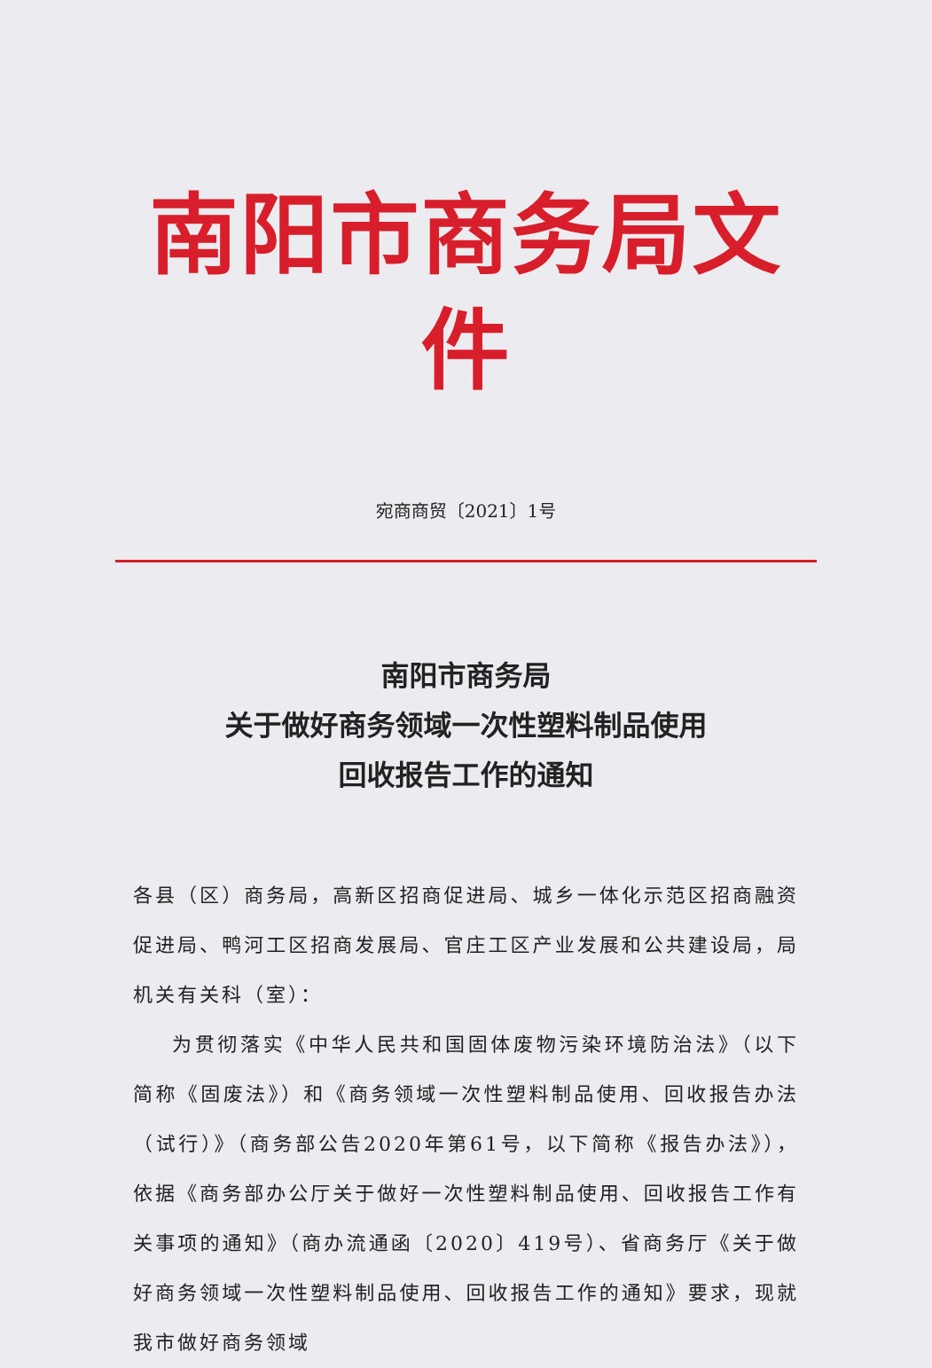南阳市商务局文件
宛商商贸〔2021〕1号
南阳市商务局
关于做好商务领域一次性塑料制品使用
回收报告工作的通知
各县（区）商务局，高新区招商促进局、城乡一体化示范区招商融资促进局、鸭河工区招商发展局、官庄工区产业发展和公共建设局，局机关有关科（室）：
为贯彻落实《中华人民共和国固体废物污染环境防治法》（以下简称《固废法》）和《商务领域一次性塑料制品使用、回收报告办法（试行）》（商务部公告2020年第61号，以下简称《报告办法》），依据《商务部办公厅关于做好一次性塑料制品使用、回收报告工作有关事项的通知》（商办流通函〔2020〕419号）、省商务厅《关于做好商务领域一次性塑料制品使用、回收报告工作的通知》要求，现就我市做好商务领域